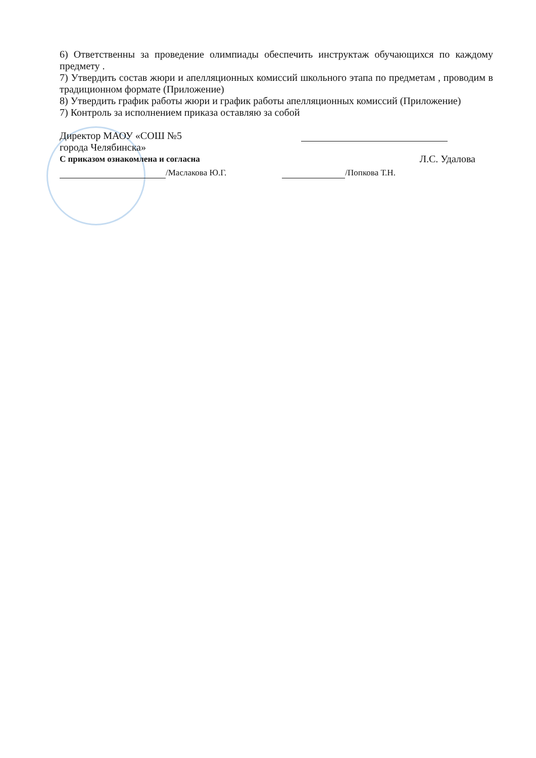6) Ответственны за проведение олимпиады обеспечить инструктаж обучающихся по каждому предмету .
7) Утвердить состав жюри и апелляционных комиссий школьного этапа по предметам , проводим в традиционном формате (Приложение)
8) Утвердить график работы жюри и график работы апелляционных комиссий (Приложение)
7) Контроль за исполнением приказа оставляю за собой
Директор МАОУ «СОШ №5
города Челябинска»
С приказом ознакомлена и согласна Л.С. Удалова
/Маслакова Ю.Г. /Попкова Т.Н.